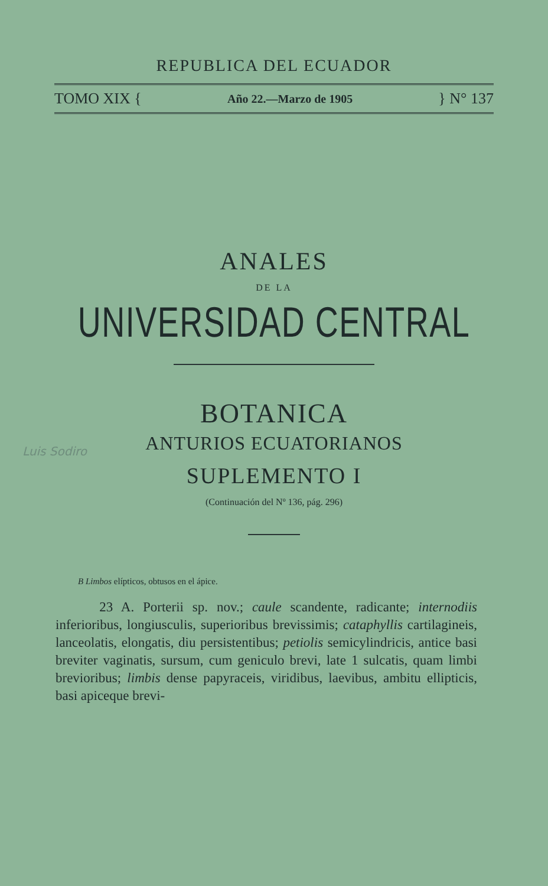REPUBLICA DEL ECUADOR
TOMO XIX { Año 22.—Marzo de 1905 } N° 137
ANALES
DE LA
UNIVERSIDAD CENTRAL
Luis Sodiro
BOTANICA
ANTURIOS ECUATORIANOS
SUPLEMENTO I
(Continuación del Nº 136, pág. 296)
B Limbos elípticos, obtusos en el ápice.
23 A. Porterii sp. nov.; caule scandente, radicante; internodiis inferioribus, longiusculis, superioribus brevissimis; cataphyllis cartilagineis, lanceolatis, elongatis, diu persistentibus; petiolis semicylindricis, antice basi breviter vaginatis, sursum, cum geniculo brevi, late 1 sulcatis, quam limbi brevioribus; limbis dense papyraceis, viridibus, laevibus, ambitu ellipticis, basi apiceque brevi-